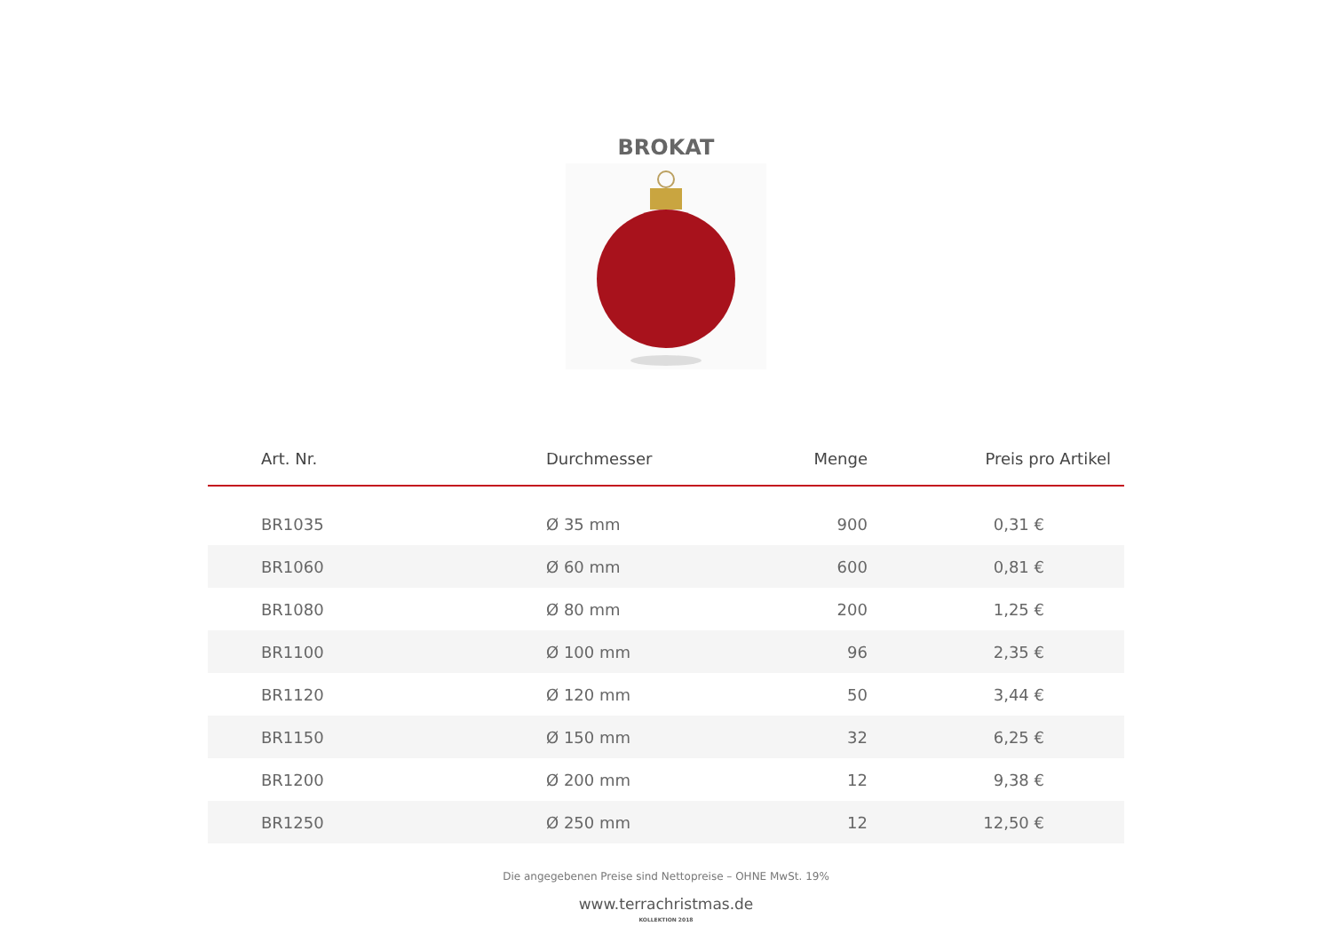BROKAT
| Art. Nr. | Durchmesser | Menge | Preis pro Artikel |
| --- | --- | --- | --- |
| BR1035 | Ø 35 mm | 900 | 0,31 € |
| BR1060 | Ø 60 mm | 600 | 0,81 € |
| BR1080 | Ø 80 mm | 200 | 1,25 € |
| BR1100 | Ø 100 mm | 96 | 2,35 € |
| BR1120 | Ø 120 mm | 50 | 3,44 € |
| BR1150 | Ø 150 mm | 32 | 6,25 € |
| BR1200 | Ø 200 mm | 12 | 9,38 € |
| BR1250 | Ø 250 mm | 12 | 12,50 € |
Die angegebenen Preise sind Nettopreise – OHNE MwSt. 19%
www.terrachristmas.de
KOLLEKTION 2018